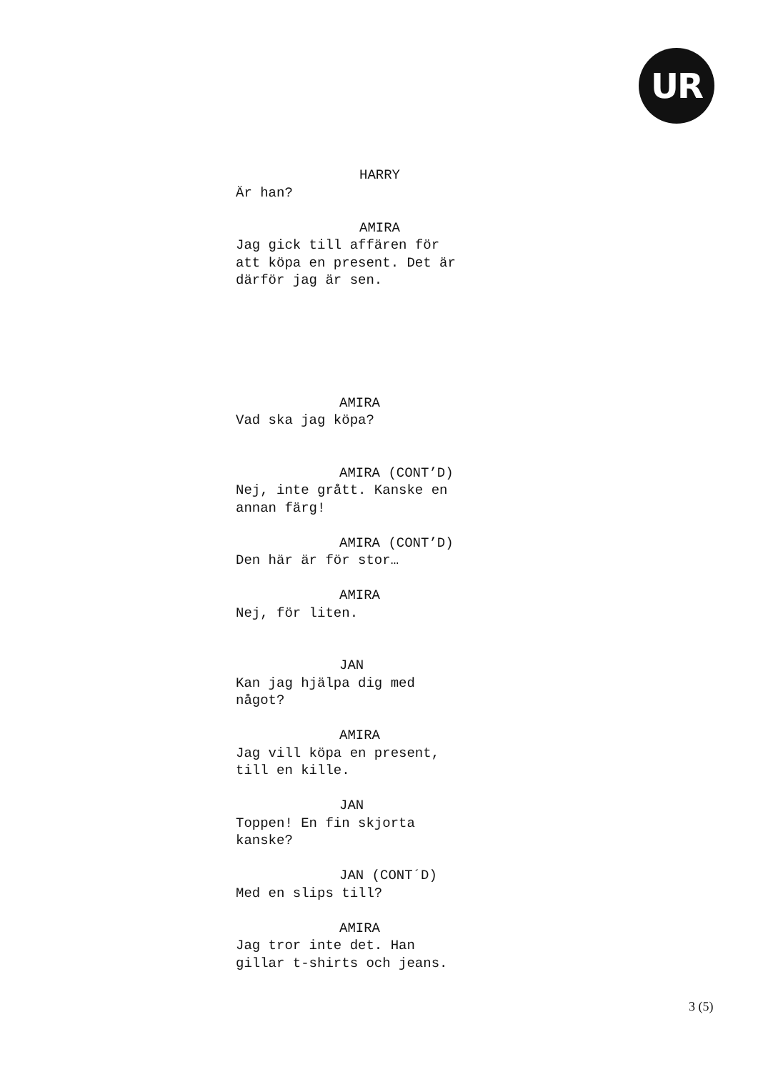UR
HARRY
Är han?
AMIRA
Jag gick till affären för
att köpa en present. Det är
därför jag är sen.
AMIRA
Vad ska jag köpa?
AMIRA (CONT’D)
Nej, inte grått. Kanske en
annan färg!
AMIRA (CONT’D)
Den här är för stor…
AMIRA
Nej, för liten.
JAN
Kan jag hjälpa dig med
något?
AMIRA
Jag vill köpa en present,
till en kille.
JAN
Toppen! En fin skjorta
kanske?
JAN (CONT´D)
Med en slips till?
AMIRA
Jag tror inte det. Han
gillar t-shirts och jeans.
3 (5)